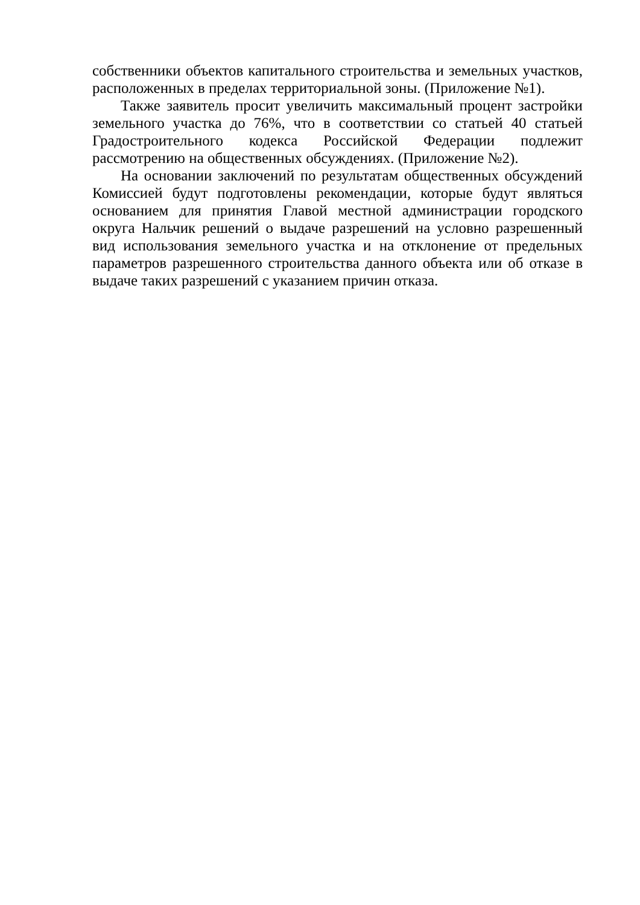собственники объектов капитального строительства и земельных участков, расположенных в пределах территориальной зоны. (Приложение №1).
Также заявитель просит увеличить максимальный процент застройки земельного участка до 76%, что в соответствии со статьей 40 статьей Градостроительного кодекса Российской Федерации подлежит рассмотрению на общественных обсуждениях. (Приложение №2).
На основании заключений по результатам общественных обсуждений Комиссией будут подготовлены рекомендации, которые будут являться основанием для принятия Главой местной администрации городского округа Нальчик решений о выдаче разрешений на условно разрешенный вид использования земельного участка и на отклонение от предельных параметров разрешенного строительства данного объекта или об отказе в выдаче таких разрешений с указанием причин отказа.